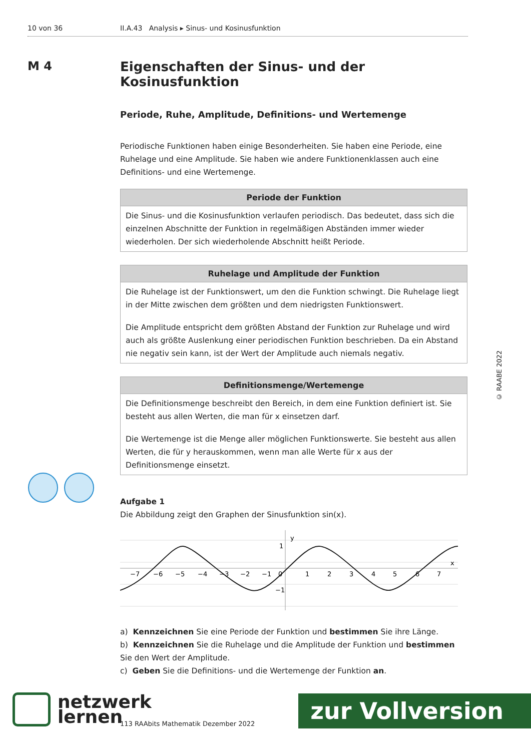10 von 36 II.A.43 Analysis ▸ Sinus- und Kosinusfunktion
M 4
Eigenschaften der Sinus- und der Kosinusfunktion
Periode, Ruhe, Amplitude, Definitions- und Wertemenge
Periodische Funktionen haben einige Besonderheiten. Sie haben eine Periode, eine Ruhelage und eine Amplitude. Sie haben wie andere Funktionenklassen auch eine Definitions- und eine Wertemenge.
Periode der Funktion
Die Sinus- und die Kosinusfunktion verlaufen periodisch. Das bedeutet, dass sich die einzelnen Abschnitte der Funktion in regelmäßigen Abständen immer wieder wiederholen. Der sich wiederholende Abschnitt heißt Periode.
Ruhelage und Amplitude der Funktion
Die Ruhelage ist der Funktionswert, um den die Funktion schwingt. Die Ruhelage liegt in der Mitte zwischen dem größten und dem niedrigsten Funktionswert.
Die Amplitude entspricht dem größten Abstand der Funktion zur Ruhelage und wird auch als größte Auslenkung einer periodischen Funktion beschrieben. Da ein Abstand nie negativ sein kann, ist der Wert der Amplitude auch niemals negativ.
Definitionsmenge/Wertemenge
Die Definitionsmenge beschreibt den Bereich, in dem eine Funktion definiert ist. Sie besteht aus allen Werten, die man für x einsetzen darf.
Die Wertemenge ist die Menge aller möglichen Funktionswerte. Sie besteht aus allen Werten, die für y herauskommen, wenn man alle Werte für x aus der Definitionsmenge einsetzt.
Aufgabe 1
Die Abbildung zeigt den Graphen der Sinusfunktion sin(x).
y
x
1
−1
−7
−6
−5
−4
−3
−2
−1
0
1
2
3
4
5
6
7
a) Kennzeichnen Sie eine Periode der Funktion und bestimmen Sie ihre Länge.
b) Kennzeichnen Sie die Ruhelage und die Amplitude der Funktion und bestimmen Sie den Wert der Amplitude.
c) Geben Sie die Definitions- und die Wertemenge der Funktion an.
© RAABE 2022
netzwerk
lernen
113 RAAbits Mathematik Dezember 2022
zur Vollversion